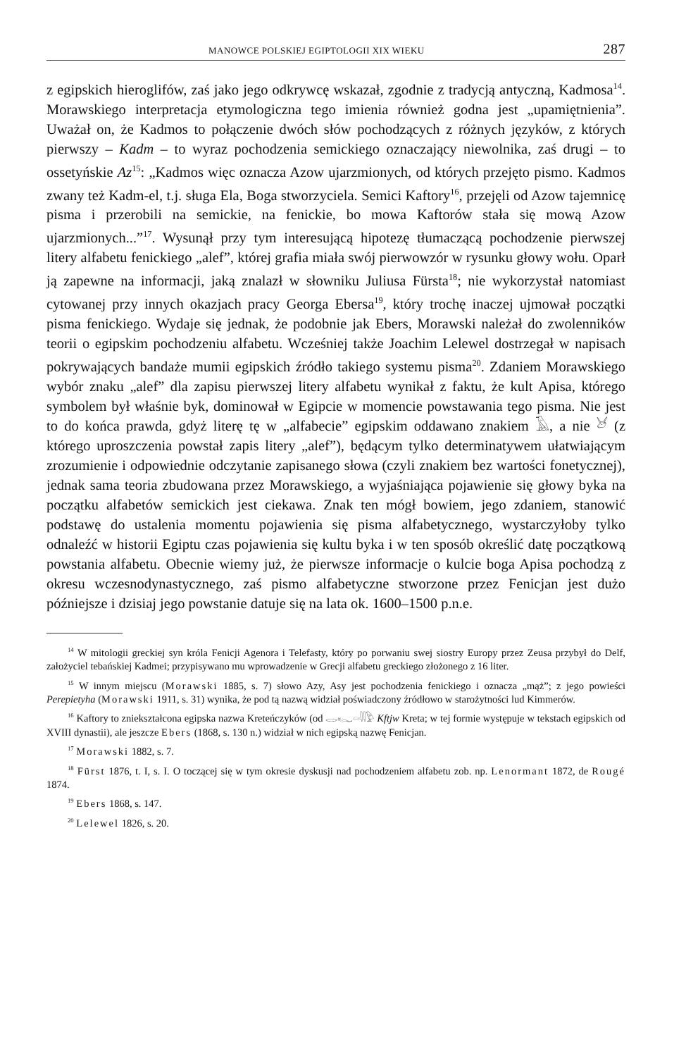MANOWCE POLSKIEJ EGIPTOLOGII XIX WIEKU 287
z egipskich hieroglifów, zaś jako jego odkrywcę wskazał, zgodnie z tradycją antyczną, Kadmosa<sup>14</sup>. Morawskiego interpretacja etymologiczna tego imienia również godna jest „upamiętnienia”. Uważał on, że Kadmos to połączenie dwóch słów pochodzących z różnych języków, z których pierwszy – Kadm – to wyraz pochodzenia semickiego oznaczający niewolnika, zaś drugi – to ossetyńskie Az<sup>15</sup>: „Kadmos więc oznacza Azow ujarzmionych, od których przejęto pismo. Kadmos zwany też Kadm-el, t.j. sługa Ela, Boga stworzyciela. Semici Kaftory<sup>16</sup>, przejęli od Azow tajemnicę pisma i przerobili na semickie, na fenickie, bo mowa Kaftorów stała się mową Azow ujarzmionych...”<sup>17</sup>. Wysunął przy tym interesującą hipotezę tłumaczącą pochodzenie pierwszej litery alfabetu fenickiego „alef”, której grafia miała swój pierwowzór w rysunku głowy wołu. Oparł ją zapewne na informacji, jaką znalazł w słowniku Juliusa Fürsta<sup>18</sup>; nie wykorzystał natomiast cytowanej przy innych okazjach pracy Georga Ebersa<sup>19</sup>, który trochę inaczej ujmował początki pisma fenickiego. Wydaje się jednak, że podobnie jak Ebers, Morawski należał do zwolenników teorii o egipskim pochodzeniu alfabetu. Wcześniej także Joachim Lelewel dostrzegał w napisach pokrywających bandaże mumii egipskich źródło takiego systemu pisma<sup>20</sup>. Zdaniem Morawskiego wybór znaku „alef” dla zapisu pierwszej litery alfabetu wynikał z faktu, że kult Apisa, którego symbolem był właśnie byk, dominował w Egipcie w momencie powstawania tego pisma. Nie jest to do końca prawda, gdyż literę tę w „alfabecie” egipskim oddawano znakiem 𓄿, a nie 𓃾 (z którego uproszczenia powstał zapis litery „alef”), będącym tylko determinatywem ułatwiającym zrozumienie i odpowiednie odczytanie zapisanego słowa (czyli znakiem bez wartości fonetycznej), jednak sama teoria zbudowana przez Morawskiego, a wyjaśniająca pojawienie się głowy byka na początku alfabetów semickich jest ciekawa. Znak ten mógł bowiem, jego zdaniem, stanowić podstawę do ustalenia momentu pojawienia się pisma alfabetycznego, wystarczyłoby tylko odnaleźć w historii Egiptu czas pojawienia się kultu byka i w ten sposób określić datę początkową powstania alfabetu. Obecnie wiemy już, że pierwsze informacje o kulcie boga Apisa pochodzą z okresu wczesnodynastycznego, zaś pismo alfabetyczne stworzone przez Fenicjan jest dużo późniejsze i dzisiaj jego powstanie datuje się na lata ok. 1600–1500 p.n.e.
<sup>14</sup> W mitologii greckiej syn króla Fenicji Agenora i Telefasty, który po porwaniu swej siostry Europy przez Zeusa przybył do Delf, założyciel tebańskiej Kadmei; przypisywano mu wprowadzenie w Grecji alfabetu greckiego złożonego z 16 liter.
<sup>15</sup> W innym miejscu (Morawski 1885, s. 7) słowo Azy, Asy jest pochodzenia fenickiego i oznacza „mąż”; z jego powieści Perepietyha (Morawski 1911, s. 31) wynika, że pod tą nazwą widział poświadczony źródłowo w starożytności lud Kimmerów.
<sup>16</sup> Kaftory to zniekształcona egipska nazwa Kreteńczyków (od 𓂋𓆑𓏏𓇌𓅱 Kftjw Kreta; w tej formie występuje w tekstach egipskich od XVIII dynastii), ale jeszcze Ebers (1868, s. 130 n.) widział w nich egipską nazwę Fenicjan.
<sup>17</sup> Morawski 1882, s. 7.
<sup>18</sup> Fürst 1876, t. I, s. I. O toczącej się w tym okresie dyskusji nad pochodzeniem alfabetu zob. np. Lenormant 1872, de Rougé 1874.
<sup>19</sup> Ebers 1868, s. 147.
<sup>20</sup> Lelewel 1826, s. 20.